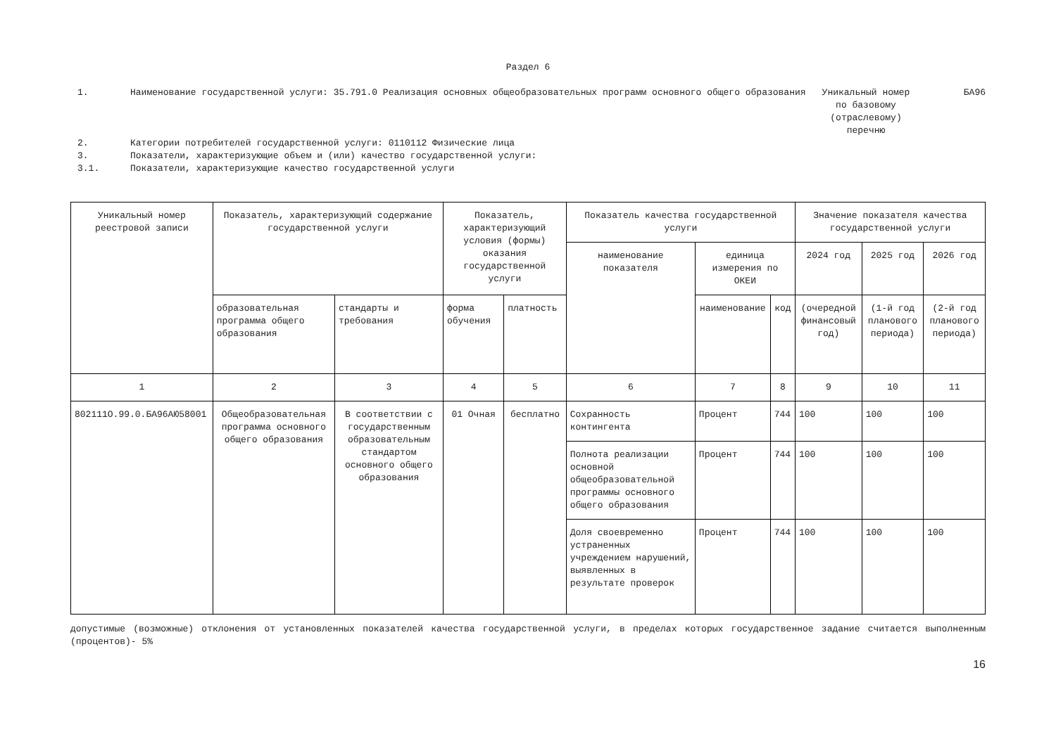Раздел 6
1. Наименование государственной услуги: 35.791.0 Реализация основных общеобразовательных программ основного общего образования
Уникальный номер по базовому (отраслевому) перечню
БА96
2. Категории потребителей государственной услуги: 0110112 Физические лица
3. Показатели, характеризующие объем и (или) качество государственной услуги:
3.1. Показатели, характеризующие качество государственной услуги
| Уникальный номер реестровой записи | Показатель, характеризующий содержание государственной услуги | | Показатель, характеризующий условия (формы) оказания государственной услуги | | Показатель качества государственной услуги | | | Значение показателя качества государственной услуги | | |
| --- | --- | --- | --- | --- | --- | --- | --- | --- | --- | --- |
| | | | | | наименование показателя | единица измерения по ОКЕИ | | 2024 год | 2025 год | 2026 год |
| | образовательная программа общего образования | стандарты и требования | форма обучения | платность | | наименование | код | (очередной финансовый год) | (1-й год планового периода) | (2-й год планового периода) |
| 1 | 2 | 3 | 4 | 5 | 6 | 7 | 8 | 9 | 10 | 11 |
| 802111О.99.0.БА96АЮ58001 | Общеобразовательная программа основного общего образования | В соответствии с государственным образовательным стандартом основного общего образования | 01 Очная | бесплатно | Сохранность контингента | Процент | 744 | 100 | 100 | 100 |
| | | | | | Полнота реализации основной общеобразовательной программы основного общего образования | Процент | 744 | 100 | 100 | 100 |
| | | | | | Доля своевременно устраненных учреждением нарушений, выявленных в результате проверок | Процент | 744 | 100 | 100 | 100 |
допустимые (возможные) отклонения от установленных показателей качества государственной услуги, в пределах которых государственное задание считается выполненным (процентов)- 5%
16